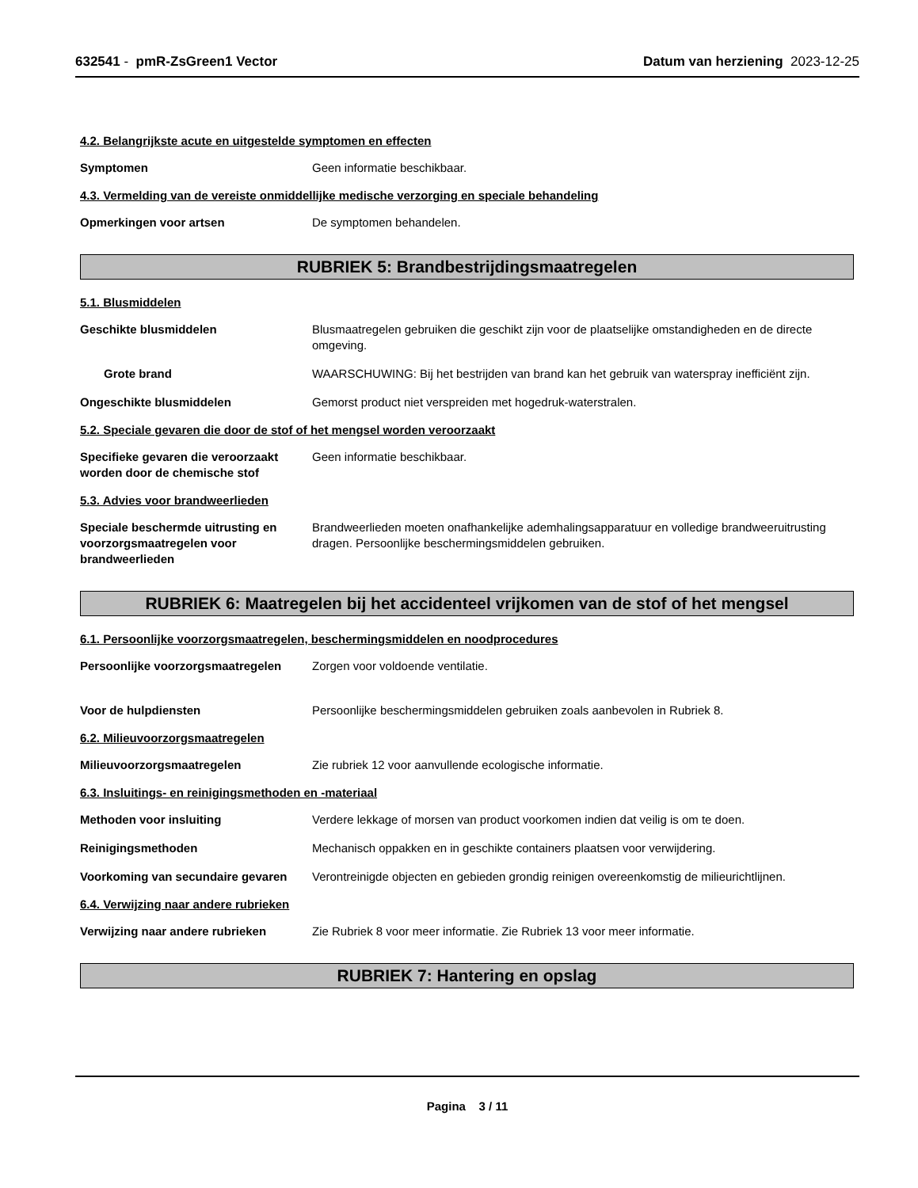632541 - pmR-ZsGreen1 Vector Datum van herziening 2023-12-25
4.2. Belangrijkste acute en uitgestelde symptomen en effecten
Symptomen Geen informatie beschikbaar.
4.3. Vermelding van de vereiste onmiddellijke medische verzorging en speciale behandeling
Opmerkingen voor artsen De symptomen behandelen.
RUBRIEK 5: Brandbestrijdingsmaatregelen
5.1. Blusmiddelen
Geschikte blusmiddelen Blusmaatregelen gebruiken die geschikt zijn voor de plaatselijke omstandigheden en de directe omgeving.
Grote brand WAARSCHUWING: Bij het bestrijden van brand kan het gebruik van waterspray inefficiënt zijn.
Ongeschikte blusmiddelen Gemorst product niet verspreiden met hogedruk-waterstralen.
5.2. Speciale gevaren die door de stof of het mengsel worden veroorzaakt
Specifieke gevaren die veroorzaakt worden door de chemische stof
Geen informatie beschikbaar.
5.3. Advies voor brandweerlieden
Speciale beschermde uitrusting en voorzorgsmaatregelen voor brandweerlieden
Brandweerlieden moeten onafhankelijke ademhalingsapparatuur en volledige brandweeruitrusting dragen. Persoonlijke beschermingsmiddelen gebruiken.
RUBRIEK 6: Maatregelen bij het accidenteel vrijkomen van de stof of het mengsel
6.1. Persoonlijke voorzorgsmaatregelen, beschermingsmiddelen en noodprocedures
Persoonlijke voorzorgsmaatregelen
Zorgen voor voldoende ventilatie.
Voor de hulpdiensten Persoonlijke beschermingsmiddelen gebruiken zoals aanbevolen in Rubriek 8.
6.2. Milieuvoorzorgsmaatregelen
Milieuvoorzorgsmaatregelen Zie rubriek 12 voor aanvullende ecologische informatie.
6.3. Insluitings- en reinigingsmethoden en -materiaal
Methoden voor insluiting Verdere lekkage of morsen van product voorkomen indien dat veilig is om te doen.
Reinigingsmethoden Mechanisch oppakken en in geschikte containers plaatsen voor verwijdering.
Voorkoming van secundaire gevaren
Verontreinigde objecten en gebieden grondig reinigen overeenkomstig de milieurichtlijnen.
6.4. Verwijzing naar andere rubrieken
Verwijzing naar andere rubrieken Zie Rubriek 8 voor meer informatie. Zie Rubriek 13 voor meer informatie.
RUBRIEK 7: Hantering en opslag
Pagina 3 / 11